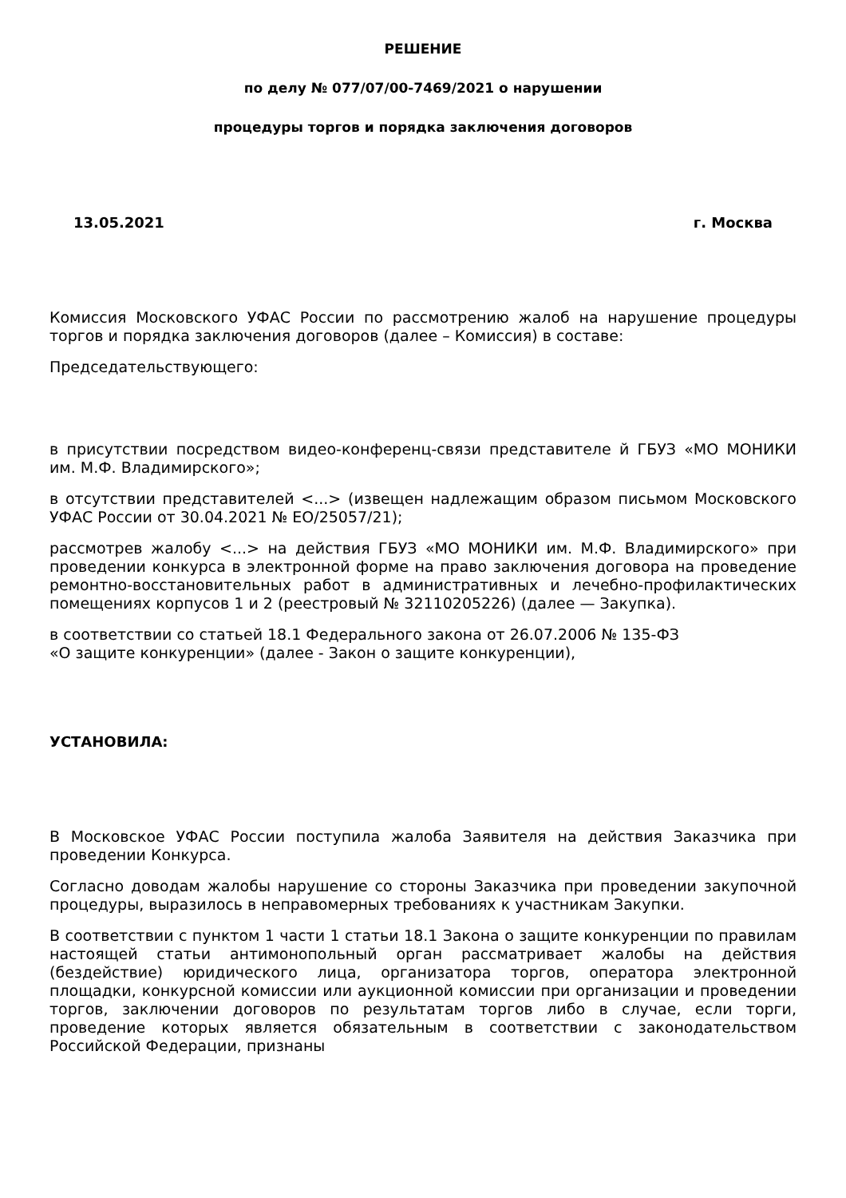РЕШЕНИЕ
по делу № 077/07/00-7469/2021 о нарушении
процедуры торгов и порядка заключения договоров
13.05.2021 г. Москва
Комиссия Московского УФАС России по рассмотрению жалоб на нарушение процедуры торгов и порядка заключения договоров (далее – Комиссия) в составе:
Председательствующего:
в присутствии посредством видео-конференц-связи представителе й ГБУЗ «МО МОНИКИ им. М.Ф. Владимирского»;
в отсутствии представителей <...> (извещен надлежащим образом письмом Московского УФАС России от 30.04.2021 № ЕО/25057/21);
рассмотрев жалобу <...> на действия ГБУЗ «МО МОНИКИ им. М.Ф. Владимирского» при проведении конкурса в электронной форме на право заключения договора на проведение ремонтно-восстановительных работ в административных и лечебно-профилактических помещениях корпусов 1 и 2 (реестровый № 32110205226) (далее — Закупка).
в соответствии со статьей 18.1 Федерального закона от 26.07.2006 № 135-ФЗ
«О защите конкуренции» (далее - Закон о защите конкуренции),
УСТАНОВИЛА:
В Московское УФАС России поступила жалоба Заявителя на действия Заказчика при проведении Конкурса.
Согласно доводам жалобы нарушение со стороны Заказчика при проведении закупочной процедуры, выразилось в неправомерных требованиях к участникам Закупки.
В соответствии с пунктом 1 части 1 статьи 18.1 Закона о защите конкуренции по правилам настоящей статьи антимонопольный орган рассматривает жалобы на действия (бездействие) юридического лица, организатора торгов, оператора электронной площадки, конкурсной комиссии или аукционной комиссии при организации и проведении торгов, заключении договоров по результатам торгов либо в случае, если торги, проведение которых является обязательным в соответствии с законодательством Российской Федерации, признаны